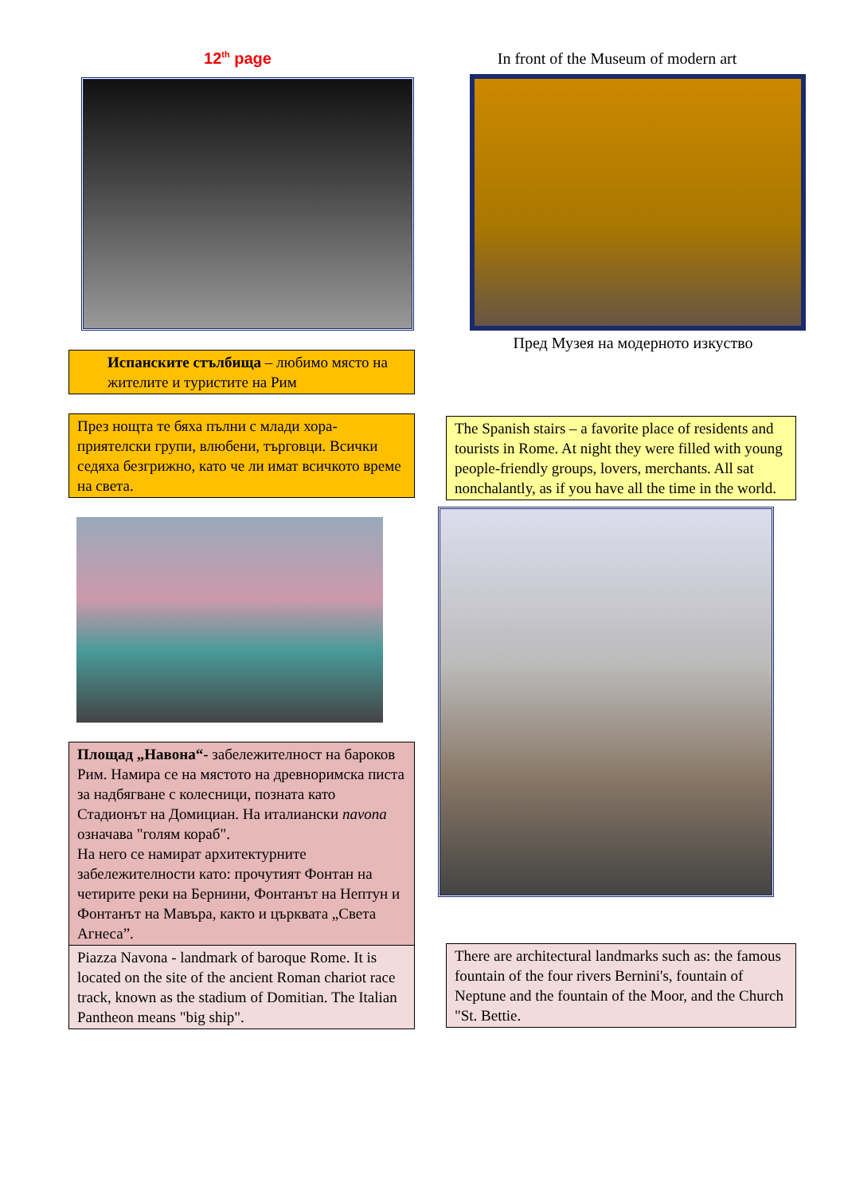12<sup>th</sup> page
Испанските стълбища – любимо място на жителите и туристите на Рим
През нощта те бяха пълни с млади хора-приятелски групи, влюбени, търговци. Всички седяха безгрижно, като че ли имат всичкото време на света.
Площад „Навона“- забележителност на бароков Рим. Намира се на мястото на древноримска писта за надбягване с колесници, позната като Стадионът на Домициан. На италиански navona означава "голям кораб".
На него се намират архитектурните забележителности като: прочутият Фонтан на четирите реки на Бернини, Фонтанът на Нептун и Фонтанът на Мавъра, както и църквата „Света Агнеса”.
Piazza Navona - landmark of baroque Rome. It is located on the site of the ancient Roman chariot race track, known as the stadium of Domitian. The Italian Pantheon means "big ship".
In front of the Museum of modern art
Пред Музея на модерното изкуство
The Spanish stairs – a favorite place of residents and tourists in Rome. At night they were filled with young people-friendly groups, lovers, merchants. All sat nonchalantly, as if you have all the time in the world.
There are architectural landmarks such as: the famous fountain of the four rivers Bernini's, fountain of Neptune and the fountain of the Moor, and the Church "St. Bettie.